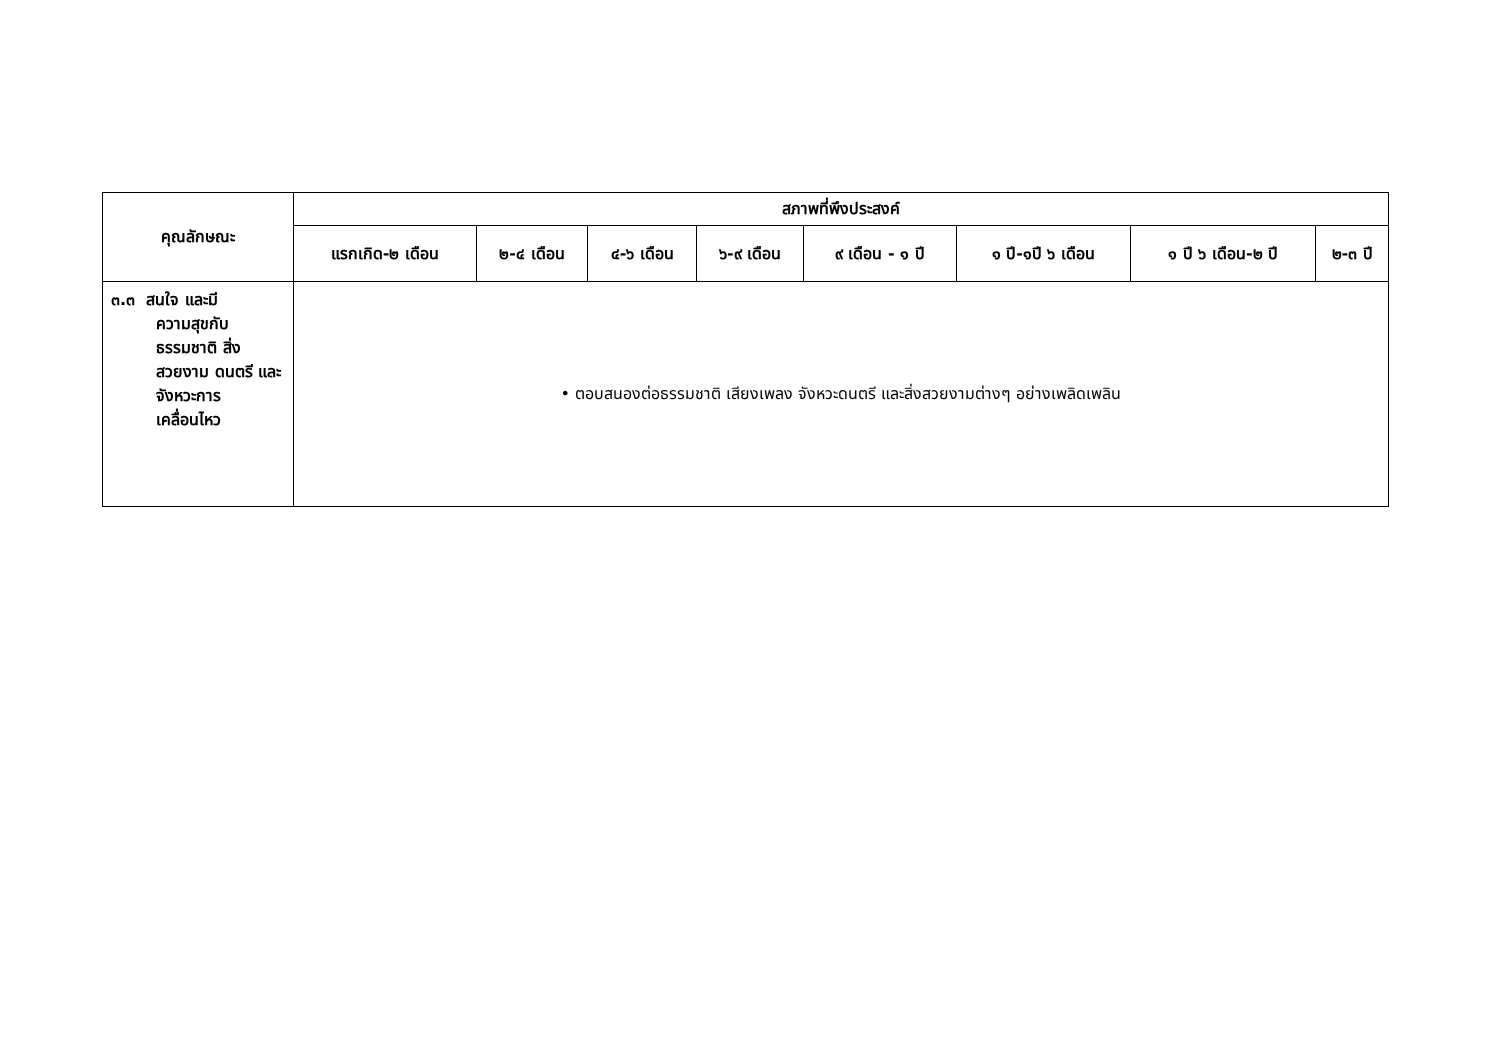| คุณลักษณะ | สภาพที่พึงประสงค์ | | | | | | | |
| --- | --- | --- | --- | --- | --- | --- | --- | --- |
| | แรกเกิด-๒ เดือน | ๒-๔ เดือน | ๔-๖ เดือน | ๖-๙ เดือน | ๙ เดือน - ๑ ปี | ๑ ปี-๑ปี ๖ เดือน | ๑ ปี ๖ เดือน-๒ ปี | ๒-๓ ปี |
| ๓.๓ สนใจ และมี ความสุขกับ ธรรมชาติ สิ่งสวยงาม ดนตรี และ จังหวะการ เคลื่อนไหว | • ตอบสนองต่อธรรมชาติ เสียงเพลง จังหวะดนตรี และสิ่งสวยงามต่างๆ อย่างเพลิดเพลิน | | | | | | | |